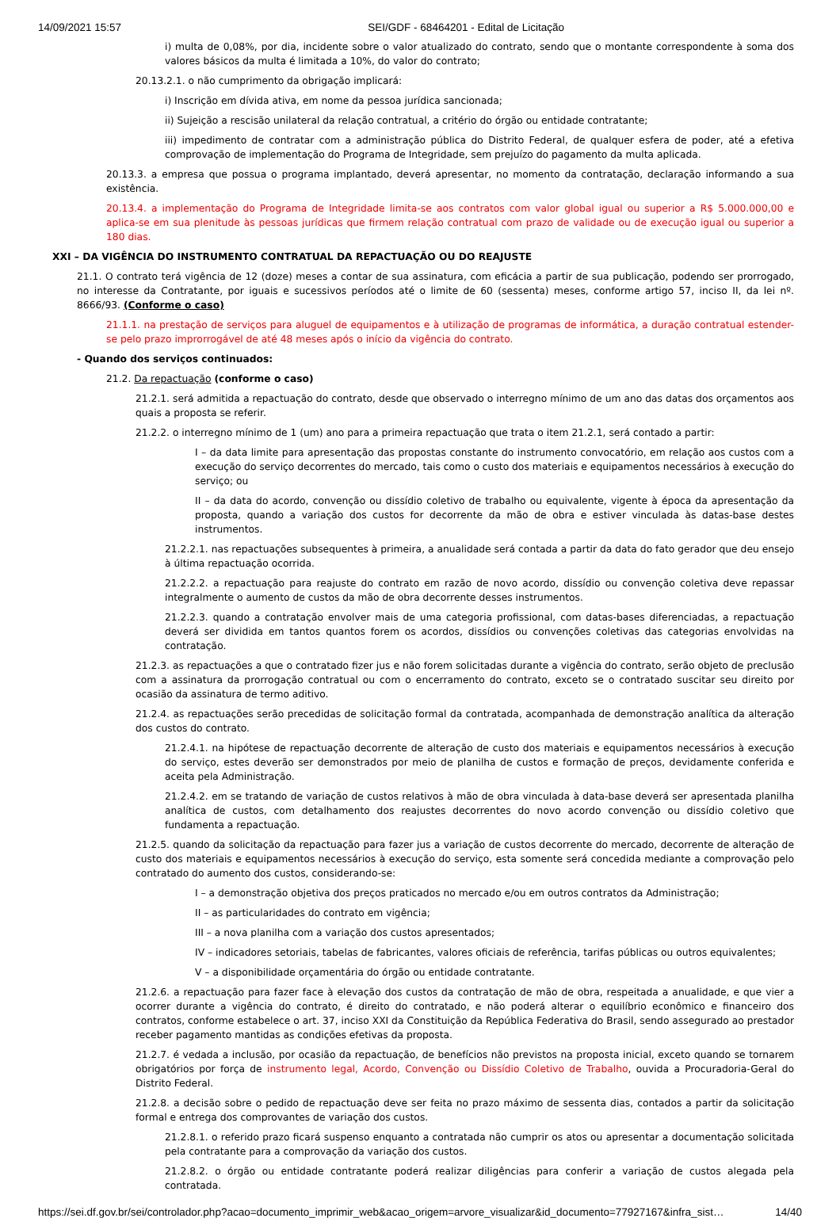14/09/2021 15:57 SEI/GDF - 68464201 - Edital de Licitação
i) multa de 0,08%, por dia, incidente sobre o valor atualizado do contrato, sendo que o montante correspondente à soma dos valores básicos da multa é limitada a 10%, do valor do contrato;
20.13.2.1. o não cumprimento da obrigação implicará:
i) Inscrição em dívida ativa, em nome da pessoa jurídica sancionada;
ii) Sujeição a rescisão unilateral da relação contratual, a critério do órgão ou entidade contratante;
iii) impedimento de contratar com a administração pública do Distrito Federal, de qualquer esfera de poder, até a efetiva comprovação de implementação do Programa de Integridade, sem prejuízo do pagamento da multa aplicada.
20.13.3. a empresa que possua o programa implantado, deverá apresentar, no momento da contratação, declaração informando a sua existência.
20.13.4. a implementação do Programa de Integridade limita-se aos contratos com valor global igual ou superior a R$ 5.000.000,00 e aplica-se em sua plenitude às pessoas jurídicas que firmem relação contratual com prazo de validade ou de execução igual ou superior a 180 dias.
XXI – DA VIGÊNCIA DO INSTRUMENTO CONTRATUAL DA REPACTUAÇÃO OU DO REAJUSTE
21.1. O contrato terá vigência de 12 (doze) meses a contar de sua assinatura, com eficácia a partir de sua publicação, podendo ser prorrogado, no interesse da Contratante, por iguais e sucessivos períodos até o limite de 60 (sessenta) meses, conforme artigo 57, inciso II, da lei nº. 8666/93. (Conforme o caso)
21.1.1. na prestação de serviços para aluguel de equipamentos e à utilização de programas de informática, a duração contratual estender-se pelo prazo improrrogável de até 48 meses após o início da vigência do contrato.
- Quando dos serviços continuados:
21.2. Da repactuação (conforme o caso)
21.2.1. será admitida a repactuação do contrato, desde que observado o interregno mínimo de um ano das datas dos orçamentos aos quais a proposta se referir.
21.2.2. o interregno mínimo de 1 (um) ano para a primeira repactuação que trata o item 21.2.1, será contado a partir:
I – da data limite para apresentação das propostas constante do instrumento convocatório, em relação aos custos com a execução do serviço decorrentes do mercado, tais como o custo dos materiais e equipamentos necessários à execução do serviço; ou
II – da data do acordo, convenção ou dissídio coletivo de trabalho ou equivalente, vigente à época da apresentação da proposta, quando a variação dos custos for decorrente da mão de obra e estiver vinculada às datas-base destes instrumentos.
21.2.2.1. nas repactuações subsequentes à primeira, a anualidade será contada a partir da data do fato gerador que deu ensejo à última repactuação ocorrida.
21.2.2.2. a repactuação para reajuste do contrato em razão de novo acordo, dissídio ou convenção coletiva deve repassar integralmente o aumento de custos da mão de obra decorrente desses instrumentos.
21.2.2.3. quando a contratação envolver mais de uma categoria profissional, com datas-bases diferenciadas, a repactuação deverá ser dividida em tantos quantos forem os acordos, dissídios ou convenções coletivas das categorias envolvidas na contratação.
21.2.3. as repactuações a que o contratado fizer jus e não forem solicitadas durante a vigência do contrato, serão objeto de preclusão com a assinatura da prorrogação contratual ou com o encerramento do contrato, exceto se o contratado suscitar seu direito por ocasião da assinatura de termo aditivo.
21.2.4. as repactuações serão precedidas de solicitação formal da contratada, acompanhada de demonstração analítica da alteração dos custos do contrato.
21.2.4.1. na hipótese de repactuação decorrente de alteração de custo dos materiais e equipamentos necessários à execução do serviço, estes deverão ser demonstrados por meio de planilha de custos e formação de preços, devidamente conferida e aceita pela Administração.
21.2.4.2. em se tratando de variação de custos relativos à mão de obra vinculada à data-base deverá ser apresentada planilha analítica de custos, com detalhamento dos reajustes decorrentes do novo acordo convenção ou dissídio coletivo que fundamenta a repactuação.
21.2.5. quando da solicitação da repactuação para fazer jus a variação de custos decorrente do mercado, decorrente de alteração de custo dos materiais e equipamentos necessários à execução do serviço, esta somente será concedida mediante a comprovação pelo contratado do aumento dos custos, considerando-se:
I – a demonstração objetiva dos preços praticados no mercado e/ou em outros contratos da Administração;
II – as particularidades do contrato em vigência;
III – a nova planilha com a variação dos custos apresentados;
IV – indicadores setoriais, tabelas de fabricantes, valores oficiais de referência, tarifas públicas ou outros equivalentes;
V – a disponibilidade orçamentária do órgão ou entidade contratante.
21.2.6. a repactuação para fazer face à elevação dos custos da contratação de mão de obra, respeitada a anualidade, e que vier a ocorrer durante a vigência do contrato, é direito do contratado, e não poderá alterar o equilíbrio econômico e financeiro dos contratos, conforme estabelece o art. 37, inciso XXI da Constituição da República Federativa do Brasil, sendo assegurado ao prestador receber pagamento mantidas as condições efetivas da proposta.
21.2.7. é vedada a inclusão, por ocasião da repactuação, de benefícios não previstos na proposta inicial, exceto quando se tornarem obrigatórios por força de instrumento legal, Acordo, Convenção ou Dissídio Coletivo de Trabalho, ouvida a Procuradoria-Geral do Distrito Federal.
21.2.8. a decisão sobre o pedido de repactuação deve ser feita no prazo máximo de sessenta dias, contados a partir da solicitação formal e entrega dos comprovantes de variação dos custos.
21.2.8.1. o referido prazo ficará suspenso enquanto a contratada não cumprir os atos ou apresentar a documentação solicitada pela contratante para a comprovação da variação dos custos.
21.2.8.2. o órgão ou entidade contratante poderá realizar diligências para conferir a variação de custos alegada pela contratada.
https://sei.df.gov.br/sei/controlador.php?acao=documento_imprimir_web&acao_origem=arvore_visualizar&id_documento=77927167&infra_sist… 14/40